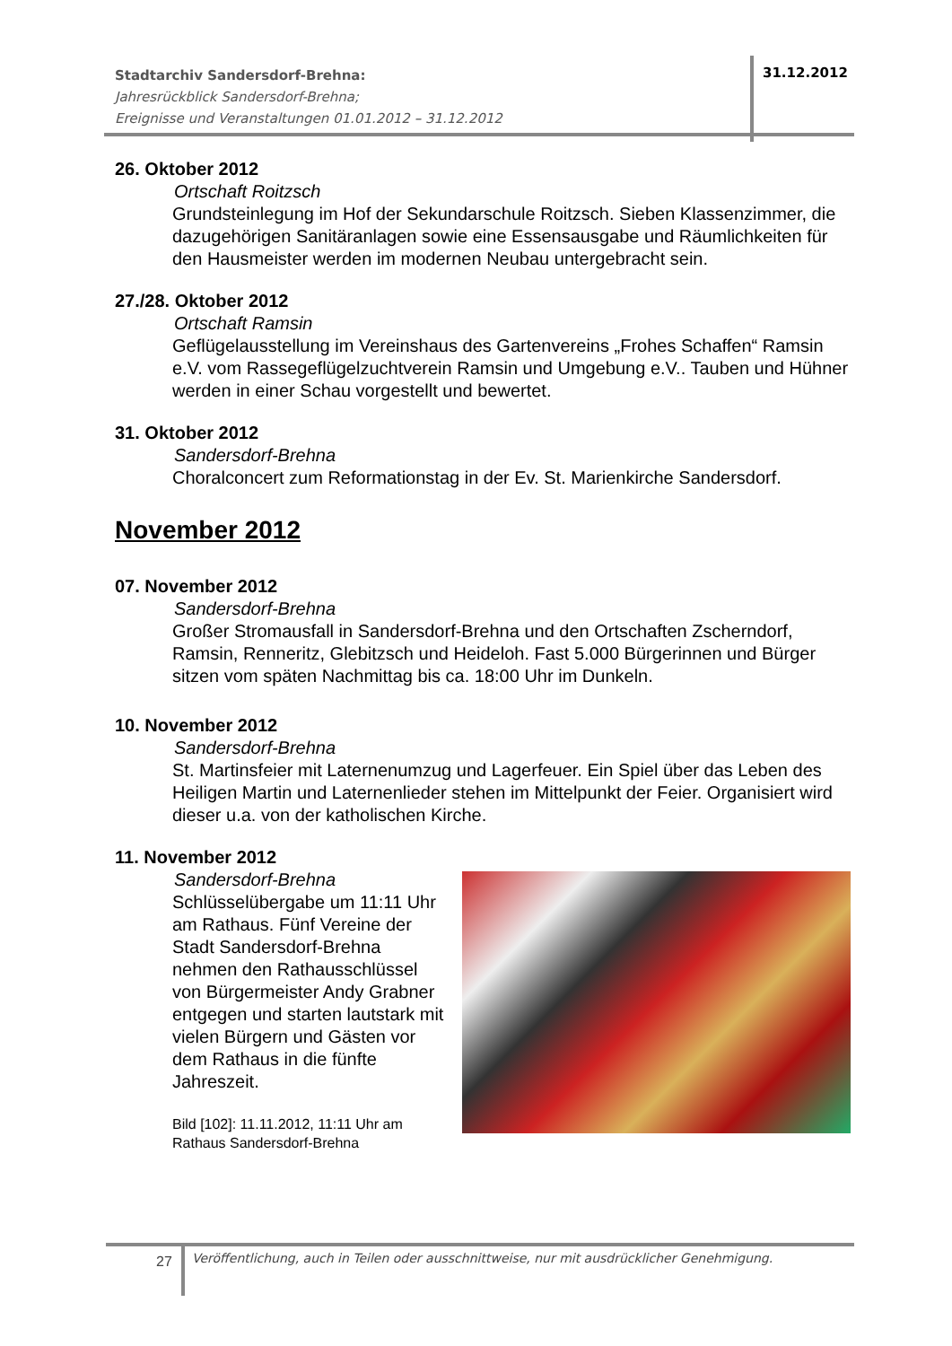Stadtarchiv Sandersdorf-Brehna:
Jahresrückblick Sandersdorf-Brehna;
Ereignisse und Veranstaltungen 01.01.2012 – 31.12.2012
31.12.2012
26. Oktober 2012
Ortschaft Roitzsch
Grundsteinlegung im Hof der Sekundarschule Roitzsch. Sieben Klassenzimmer, die dazugehörigen Sanitäranlagen sowie eine Essensausgabe und Räumlichkeiten für den Hausmeister werden im modernen Neubau untergebracht sein.
27./28. Oktober 2012
Ortschaft Ramsin
Geflügelausstellung im Vereinshaus des Gartenvereins „Frohes Schaffen“ Ramsin e.V. vom Rassegeflügelzuchtverein Ramsin und Umgebung e.V.. Tauben und Hühner werden in einer Schau vorgestellt und bewertet.
31. Oktober 2012
Sandersdorf-Brehna
Choralconcert zum Reformationstag in der Ev. St. Marienkirche Sandersdorf.
November 2012
07. November 2012
Sandersdorf-Brehna
Großer Stromausfall in Sandersdorf-Brehna und den Ortschaften Zscherndorf, Ramsin, Renneritz, Glebitzsch und Heideloh. Fast 5.000 Bürgerinnen und Bürger sitzen vom späten Nachmittag bis ca. 18:00 Uhr im Dunkeln.
10. November 2012
Sandersdorf-Brehna
St. Martinsfeier mit Laternenumzug und Lagerfeuer. Ein Spiel über das Leben des Heiligen Martin und Laternenlieder stehen im Mittelpunkt der Feier. Organisiert wird dieser u.a. von der katholischen Kirche.
11. November 2012
Sandersdorf-Brehna
Schlüsselübergabe um 11:11 Uhr am Rathaus. Fünf Vereine der Stadt Sandersdorf-Brehna nehmen den Rathausschlüssel von Bürgermeister Andy Grabner entgegen und starten lautstark mit vielen Bürgern und Gästen vor dem Rathaus in die fünfte Jahreszeit.
Bild [102]: 11.11.2012, 11:11 Uhr am Rathaus Sandersdorf-Brehna
27
Veröffentlichung, auch in Teilen oder ausschnittweise, nur mit ausdrücklicher Genehmigung.